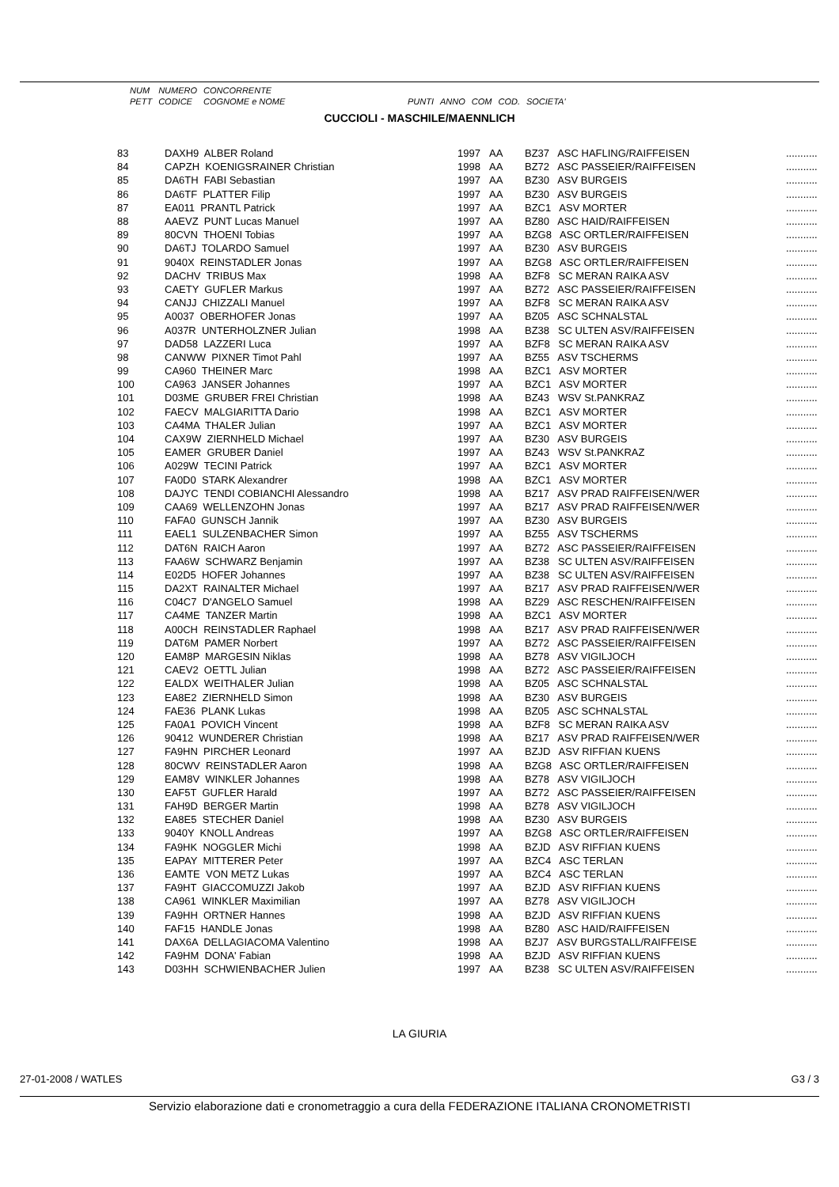| NUM PETT | NUMERO CODICE | CONCORRENTE COGNOME e NOME | PUNTI | ANNO | COM | COD. | SOCIETA' |
CUCCIOLI - MASCHILE/MAENNLICH
| 83 | DAXH9 ALBER Roland | 1997 | AA | BZ37 ASC HAFLING/RAIFFEISEN | ........... |
| 84 | CAPZH KOENIGSRAINER Christian | 1998 | AA | BZ72 ASC PASSEIER/RAIFFEISEN | ........... |
| 85 | DA6TH FABI Sebastian | 1997 | AA | BZ30 ASV BURGEIS | ........... |
| 86 | DA6TF PLATTER Filip | 1997 | AA | BZ30 ASV BURGEIS | ........... |
| 87 | EA011 PRANTL Patrick | 1997 | AA | BZC1 ASV MORTER | ........... |
| 88 | AAEVZ PUNT Lucas Manuel | 1997 | AA | BZ80 ASC HAID/RAIFFEISEN | ........... |
| 89 | 80CVN THOENI Tobias | 1997 | AA | BZG8 ASC ORTLER/RAIFFEISEN | ........... |
| 90 | DA6TJ TOLARDO Samuel | 1997 | AA | BZ30 ASV BURGEIS | ........... |
| 91 | 9040X REINSTADLER Jonas | 1997 | AA | BZG8 ASC ORTLER/RAIFFEISEN | ........... |
| 92 | DACHV TRIBUS Max | 1998 | AA | BZF8 SC MERAN RAIKA ASV | ........... |
| 93 | CAETY GUFLER Markus | 1997 | AA | BZ72 ASC PASSEIER/RAIFFEISEN | ........... |
| 94 | CANJJ CHIZZALI Manuel | 1997 | AA | BZF8 SC MERAN RAIKA ASV | ........... |
| 95 | A0037 OBERHOFER Jonas | 1997 | AA | BZ05 ASC SCHNALSTAL | ........... |
| 96 | A037R UNTERHOLZNER Julian | 1998 | AA | BZ38 SC ULTEN ASV/RAIFFEISEN | ........... |
| 97 | DAD58 LAZZERI Luca | 1997 | AA | BZF8 SC MERAN RAIKA ASV | ........... |
| 98 | CANWW PIXNER Timot Pahl | 1997 | AA | BZ55 ASV TSCHERMS | ........... |
| 99 | CA960 THEINER Marc | 1998 | AA | BZC1 ASV MORTER | ........... |
| 100 | CA963 JANSER Johannes | 1997 | AA | BZC1 ASV MORTER | ........... |
| 101 | D03ME GRUBER FREI Christian | 1998 | AA | BZ43 WSV St.PANKRAZ | ........... |
| 102 | FAECV MALGIARITTA Dario | 1998 | AA | BZC1 ASV MORTER | ........... |
| 103 | CA4MA THALER Julian | 1997 | AA | BZC1 ASV MORTER | ........... |
| 104 | CAX9W ZIERNHELD Michael | 1997 | AA | BZ30 ASV BURGEIS | ........... |
| 105 | EAMER GRUBER Daniel | 1997 | AA | BZ43 WSV St.PANKRAZ | ........... |
| 106 | A029W TECINI Patrick | 1997 | AA | BZC1 ASV MORTER | ........... |
| 107 | FA0D0 STARK Alexandrer | 1998 | AA | BZC1 ASV MORTER | ........... |
| 108 | DAJYC TENDI COBIANCHI Alessandro | 1998 | AA | BZ17 ASV PRAD RAIFFEISEN/WER | ........... |
| 109 | CAA69 WELLENZOHN Jonas | 1997 | AA | BZ17 ASV PRAD RAIFFEISEN/WER | ........... |
| 110 | FAFA0 GUNSCH Jannik | 1997 | AA | BZ30 ASV BURGEIS | ........... |
| 111 | EAEL1 SULZENBACHER Simon | 1997 | AA | BZ55 ASV TSCHERMS | ........... |
| 112 | DAT6N RAICH Aaron | 1997 | AA | BZ72 ASC PASSEIER/RAIFFEISEN | ........... |
| 113 | FAA6W SCHWARZ Benjamin | 1997 | AA | BZ38 SC ULTEN ASV/RAIFFEISEN | ........... |
| 114 | E02D5 HOFER Johannes | 1997 | AA | BZ38 SC ULTEN ASV/RAIFFEISEN | ........... |
| 115 | DA2XT RAINALTER Michael | 1997 | AA | BZ17 ASV PRAD RAIFFEISEN/WER | ........... |
| 116 | C04C7 D'ANGELO Samuel | 1998 | AA | BZ29 ASC RESCHEN/RAIFFEISEN | ........... |
| 117 | CA4ME TANZER Martin | 1998 | AA | BZC1 ASV MORTER | ........... |
| 118 | A00CH REINSTADLER Raphael | 1998 | AA | BZ17 ASV PRAD RAIFFEISEN/WER | ........... |
| 119 | DAT6M PAMER Norbert | 1997 | AA | BZ72 ASC PASSEIER/RAIFFEISEN | ........... |
| 120 | EAM8P MARGESIN Niklas | 1998 | AA | BZ78 ASV VIGILJOCH | ........... |
| 121 | CAEV2 OETTL Julian | 1998 | AA | BZ72 ASC PASSEIER/RAIFFEISEN | ........... |
| 122 | EALDX WEITHALER Julian | 1998 | AA | BZ05 ASC SCHNALSTAL | ........... |
| 123 | EA8E2 ZIERNHELD Simon | 1998 | AA | BZ30 ASV BURGEIS | ........... |
| 124 | FAE36 PLANK Lukas | 1998 | AA | BZ05 ASC SCHNALSTAL | ........... |
| 125 | FA0A1 POVICH Vincent | 1998 | AA | BZF8 SC MERAN RAIKA ASV | ........... |
| 126 | 90412 WUNDERER Christian | 1998 | AA | BZ17 ASV PRAD RAIFFEISEN/WER | ........... |
| 127 | FA9HN PIRCHER Leonard | 1997 | AA | BZJD ASV RIFFIAN KUENS | ........... |
| 128 | 80CWV REINSTADLER Aaron | 1998 | AA | BZG8 ASC ORTLER/RAIFFEISEN | ........... |
| 129 | EAM8V WINKLER Johannes | 1998 | AA | BZ78 ASV VIGILJOCH | ........... |
| 130 | EAF5T GUFLER Harald | 1997 | AA | BZ72 ASC PASSEIER/RAIFFEISEN | ........... |
| 131 | FAH9D BERGER Martin | 1998 | AA | BZ78 ASV VIGILJOCH | ........... |
| 132 | EA8E5 STECHER Daniel | 1998 | AA | BZ30 ASV BURGEIS | ........... |
| 133 | 9040Y KNOLL Andreas | 1997 | AA | BZG8 ASC ORTLER/RAIFFEISEN | ........... |
| 134 | FA9HK NOGGLER Michi | 1998 | AA | BZJD ASV RIFFIAN KUENS | ........... |
| 135 | EAPAY MITTERER Peter | 1997 | AA | BZC4 ASC TERLAN | ........... |
| 136 | EAMTE VON METZ Lukas | 1997 | AA | BZC4 ASC TERLAN | ........... |
| 137 | FA9HT GIACCOMUZZI Jakob | 1997 | AA | BZJD ASV RIFFIAN KUENS | ........... |
| 138 | CA961 WINKLER Maximilian | 1997 | AA | BZ78 ASV VIGILJOCH | ........... |
| 139 | FA9HH ORTNER Hannes | 1998 | AA | BZJD ASV RIFFIAN KUENS | ........... |
| 140 | FAF15 HANDLE Jonas | 1998 | AA | BZ80 ASC HAID/RAIFFEISEN | ........... |
| 141 | DAX6A DELLAGIACOMA Valentino | 1998 | AA | BZJ7 ASV BURGSTALL/RAIFFEISE | ........... |
| 142 | FA9HM DONA' Fabian | 1998 | AA | BZJD ASV RIFFIAN KUENS | ........... |
| 143 | D03HH SCHWIENBACHER Julien | 1997 | AA | BZ38 SC ULTEN ASV/RAIFFEISEN | ........... |
LA GIURIA
27-01-2008 / WATLES G3 / 3
Servizio elaborazione dati e cronometraggio a cura della FEDERAZIONE ITALIANA CRONOMETRISTI